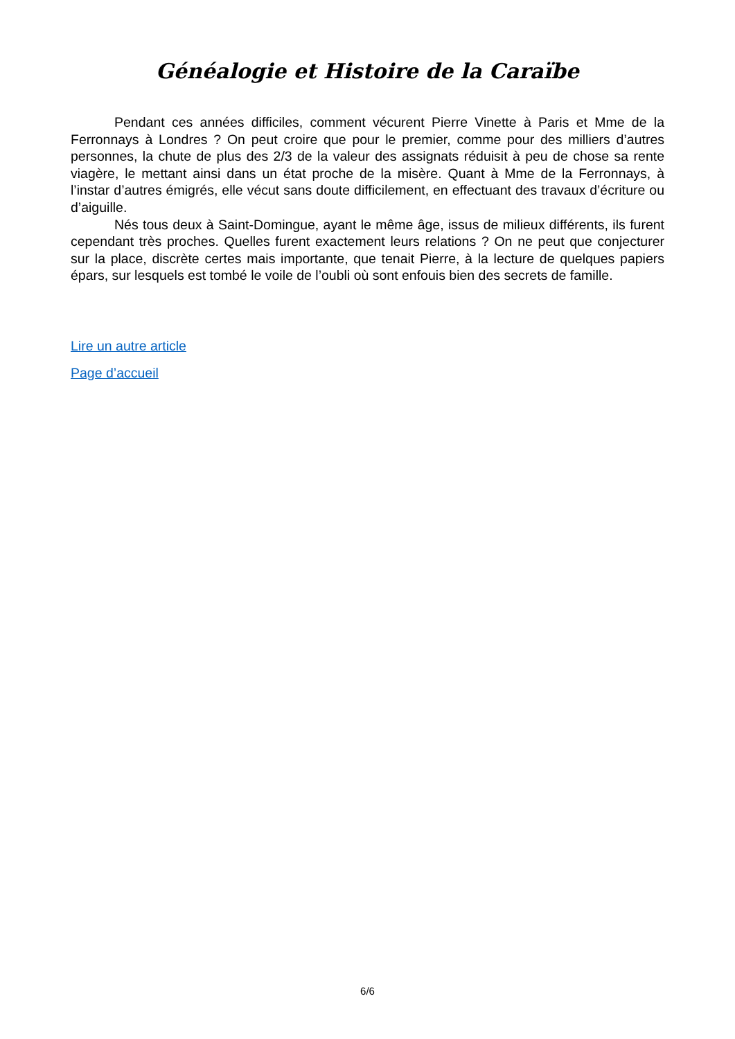Généalogie et Histoire de la Caraïbe
Pendant ces années difficiles, comment vécurent Pierre Vinette à Paris et Mme de la Ferronnays à Londres ? On peut croire que pour le premier, comme pour des milliers d’autres personnes, la chute de plus des 2/3 de la valeur des assignats réduisit à peu de chose sa rente viagère, le mettant ainsi dans un état proche de la misère. Quant à Mme de la Ferronnays, à l’instar d’autres émigrés, elle vécut sans doute difficilement, en effectuant des travaux d’écriture ou d’aiguille.
Nés tous deux à Saint-Domingue, ayant le même âge, issus de milieux différents, ils furent cependant très proches. Quelles furent exactement leurs relations ? On ne peut que conjecturer sur la place, discrète certes mais importante, que tenait Pierre, à la lecture de quelques papiers épars, sur lesquels est tombé le voile de l’oubli où sont enfouis bien des secrets de famille.
Lire un autre article
Page d’accueil
6/6